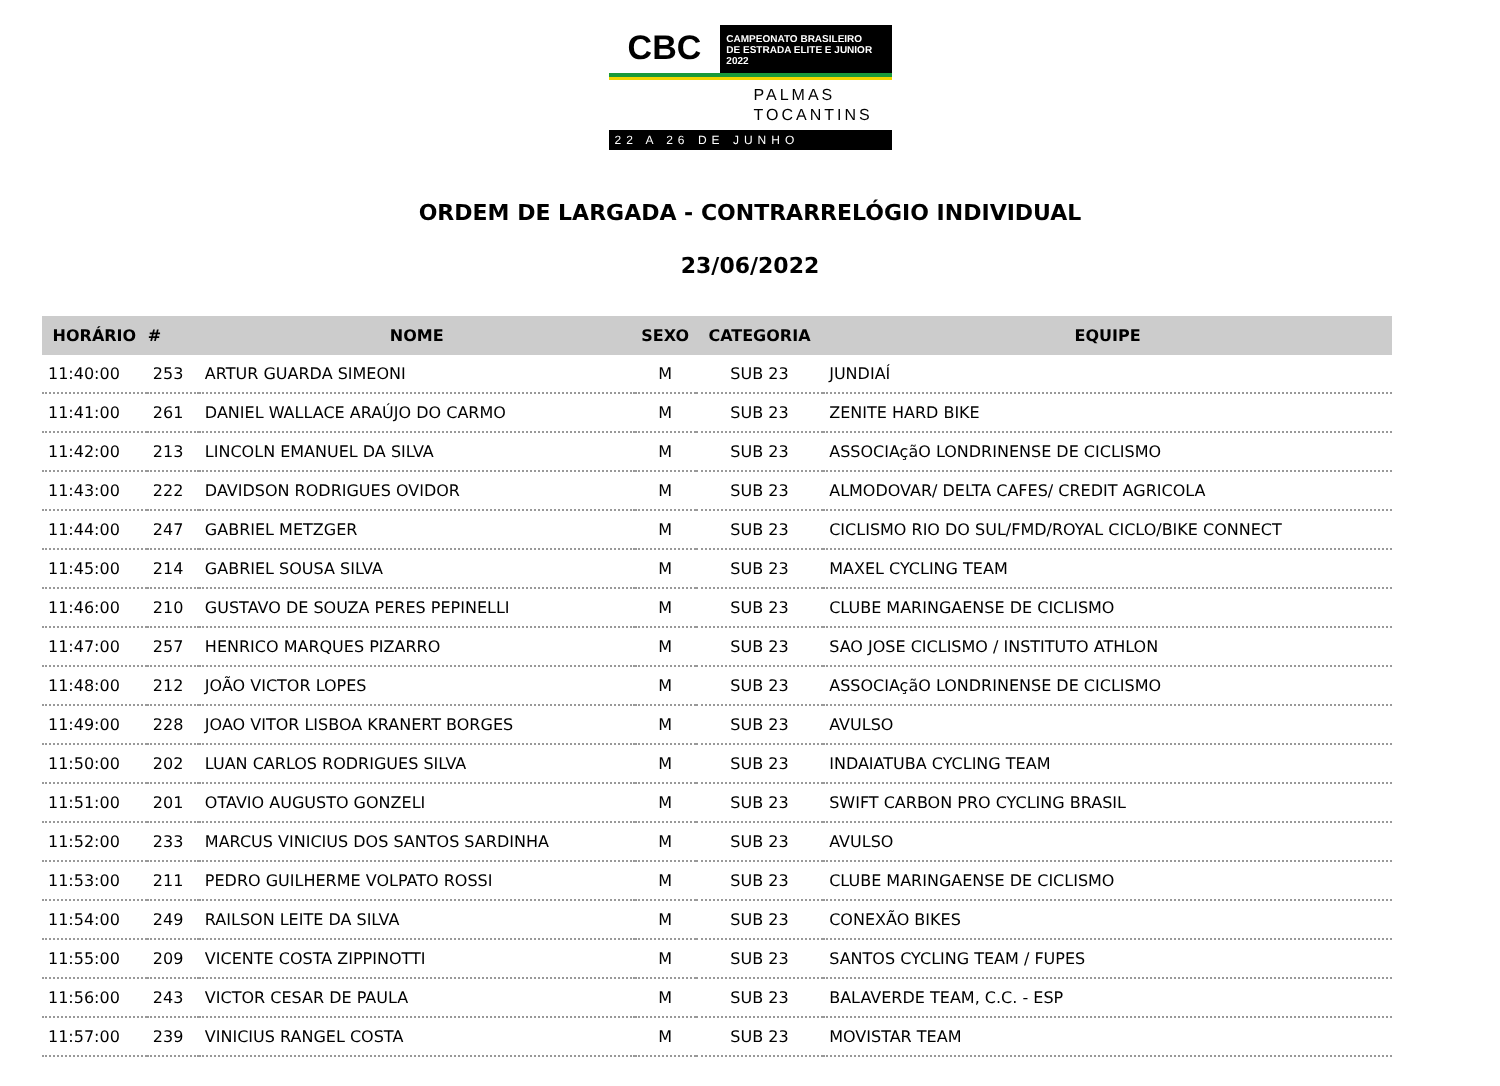CBC
CAMPEONATO BRASILEIRO
DE ESTRADA ELITE E JUNIOR 2022
PALMAS
TOCANTINS
22 A 26 DE JUNHO
ORDEM DE LARGADA - CONTRARRELÓGIO INDIVIDUAL
23/06/2022
| HORÁRIO | # | NOME | SEXO | CATEGORIA | EQUIPE |
| --- | --- | --- | --- | --- | --- |
| 11:40:00 | 253 | ARTUR GUARDA SIMEONI | M | SUB 23 | JUNDIAÍ |
| 11:41:00 | 261 | DANIEL WALLACE ARAÚJO DO CARMO | M | SUB 23 | ZENITE HARD BIKE |
| 11:42:00 | 213 | LINCOLN EMANUEL DA SILVA | M | SUB 23 | ASSOCIAçãO LONDRINENSE DE CICLISMO |
| 11:43:00 | 222 | DAVIDSON RODRIGUES OVIDOR | M | SUB 23 | ALMODOVAR/ DELTA CAFES/ CREDIT AGRICOLA |
| 11:44:00 | 247 | GABRIEL METZGER | M | SUB 23 | CICLISMO RIO DO SUL/FMD/ROYAL CICLO/BIKE CONNECT |
| 11:45:00 | 214 | GABRIEL SOUSA SILVA | M | SUB 23 | MAXEL CYCLING TEAM |
| 11:46:00 | 210 | GUSTAVO DE SOUZA PERES PEPINELLI | M | SUB 23 | CLUBE MARINGAENSE DE CICLISMO |
| 11:47:00 | 257 | HENRICO MARQUES PIZARRO | M | SUB 23 | SAO JOSE CICLISMO / INSTITUTO ATHLON |
| 11:48:00 | 212 | JOÃO VICTOR LOPES | M | SUB 23 | ASSOCIAçãO LONDRINENSE DE CICLISMO |
| 11:49:00 | 228 | JOAO VITOR LISBOA KRANERT BORGES | M | SUB 23 | AVULSO |
| 11:50:00 | 202 | LUAN CARLOS RODRIGUES SILVA | M | SUB 23 | INDAIATUBA CYCLING TEAM |
| 11:51:00 | 201 | OTAVIO AUGUSTO GONZELI | M | SUB 23 | SWIFT CARBON PRO CYCLING BRASIL |
| 11:52:00 | 233 | MARCUS VINICIUS DOS SANTOS SARDINHA | M | SUB 23 | AVULSO |
| 11:53:00 | 211 | PEDRO GUILHERME VOLPATO ROSSI | M | SUB 23 | CLUBE MARINGAENSE DE CICLISMO |
| 11:54:00 | 249 | RAILSON LEITE DA SILVA | M | SUB 23 | CONEXÃO BIKES |
| 11:55:00 | 209 | VICENTE COSTA ZIPPINOTTI | M | SUB 23 | SANTOS CYCLING TEAM / FUPES |
| 11:56:00 | 243 | VICTOR CESAR DE PAULA | M | SUB 23 | BALAVERDE TEAM, C.C. - ESP |
| 11:57:00 | 239 | VINICIUS RANGEL COSTA | M | SUB 23 | MOVISTAR TEAM |